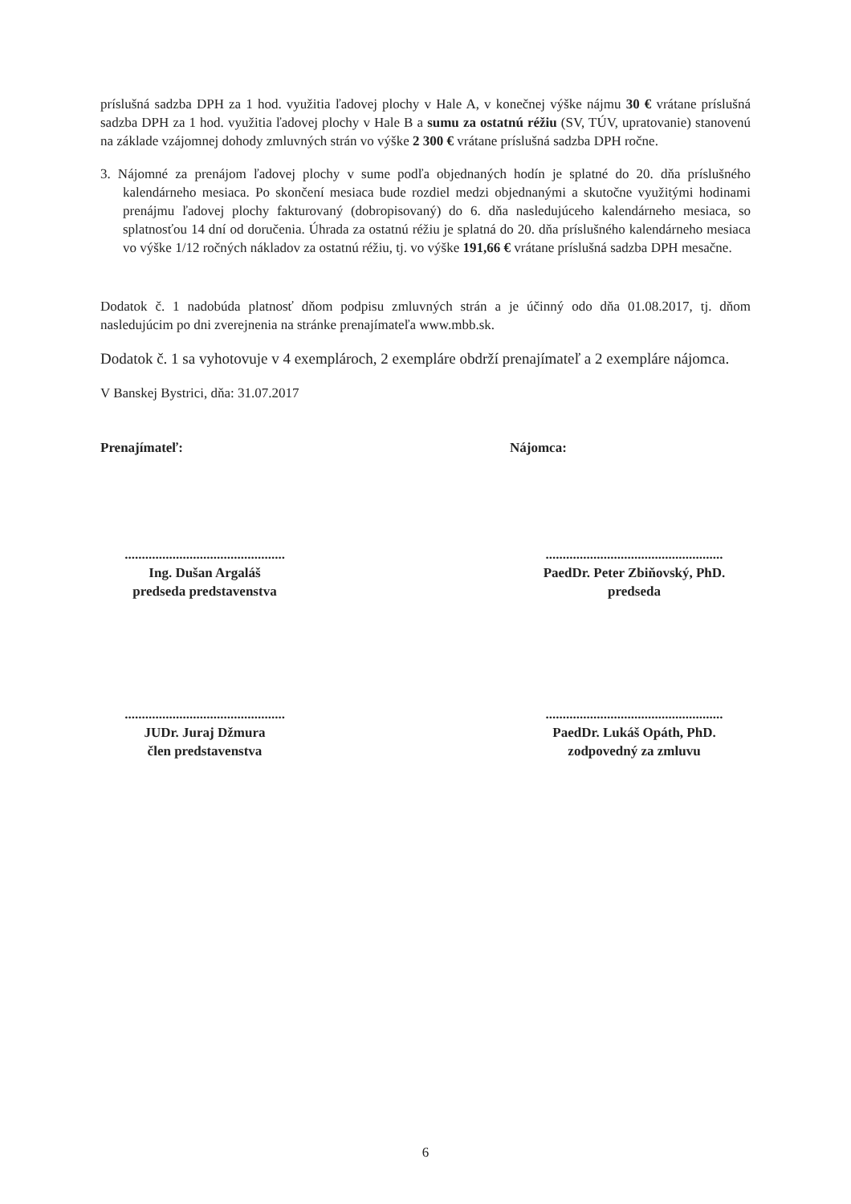príslušná sadzba DPH za 1 hod. využitia ľadovej plochy v Hale A, v konečnej výške nájmu 30 € vrátane príslušná sadzba DPH za 1 hod. využitia ľadovej plochy v Hale B a sumu za ostatnú réžiu (SV, TÚV, upratovanie) stanovenú na základe vzájomnej dohody zmluvných strán vo výške 2 300 € vrátane príslušná sadzba DPH ročne.
3. Nájomné za prenájom ľadovej plochy v sume podľa objednaných hodín je splatné do 20. dňa príslušného kalendárneho mesiaca. Po skončení mesiaca bude rozdiel medzi objednanými a skutočne využitými hodinami prenájmu ľadovej plochy fakturovaný (dobropisovaný) do 6. dňa nasledujúceho kalendárneho mesiaca, so splatnosťou 14 dní od doručenia. Úhrada za ostatnú réžiu je splatná do 20. dňa príslušného kalendárneho mesiaca vo výške 1/12 ročných nákladov za ostatnú réžiu, tj. vo výške 191,66 € vrátane príslušná sadzba DPH mesačne.
Dodatok č. 1 nadobúda platnosť dňom podpisu zmluvných strán a je účinný odo dňa 01.08.2017, tj. dňom nasledujúcim po dni zverejnenia na stránke prenajímateľa www.mbb.sk.
Dodatok č. 1 sa vyhotovuje v 4 exemplároch, 2 exempláre obdrží prenajímateľ a 2 exempláre nájomca.
V Banskej Bystrici, dňa: 31.07.2017
Prenajímateľ: Nájomca:
...............................................
Ing. Dušan Argaláš
predseda predstavenstva
....................................................
PaedDr. Peter Zbiňovský, PhD.
predseda
...............................................
JUDr. Juraj Džmura
člen predstavenstva
....................................................
PaedDr. Lukáš Opáth, PhD.
zodpovedný za zmluvu
6